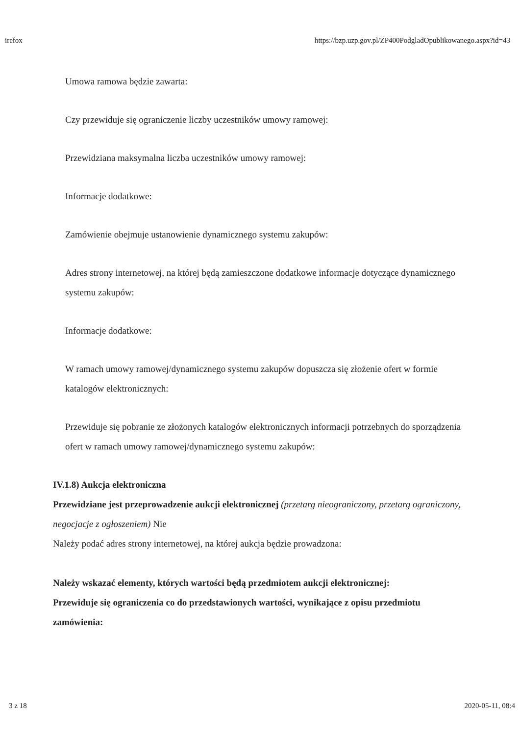irefox https://bzp.uzp.gov.pl/ZP400PodgladOpublikowanego.aspx?id=43
Umowa ramowa będzie zawarta:
Czy przewiduje się ograniczenie liczby uczestników umowy ramowej:
Przewidziana maksymalna liczba uczestników umowy ramowej:
Informacje dodatkowe:
Zamówienie obejmuje ustanowienie dynamicznego systemu zakupów:
Adres strony internetowej, na której będą zamieszczone dodatkowe informacje dotyczące dynamicznego systemu zakupów:
Informacje dodatkowe:
W ramach umowy ramowej/dynamicznego systemu zakupów dopuszcza się złożenie ofert w formie katalogów elektronicznych:
Przewiduje się pobranie ze złożonych katalogów elektronicznych informacji potrzebnych do sporządzenia ofert w ramach umowy ramowej/dynamicznego systemu zakupów:
IV.1.8) Aukcja elektroniczna
Przewidziane jest przeprowadzenie aukcji elektronicznej (przetarg nieograniczony, przetarg ograniczony, negocjacje z ogłoszeniem) Nie
Należy podać adres strony internetowej, na której aukcja będzie prowadzona:
Należy wskazać elementy, których wartości będą przedmiotem aukcji elektronicznej:
Przewiduje się ograniczenia co do przedstawionych wartości, wynikające z opisu przedmiotu zamówienia:
3 z 18 2020-05-11, 08:4